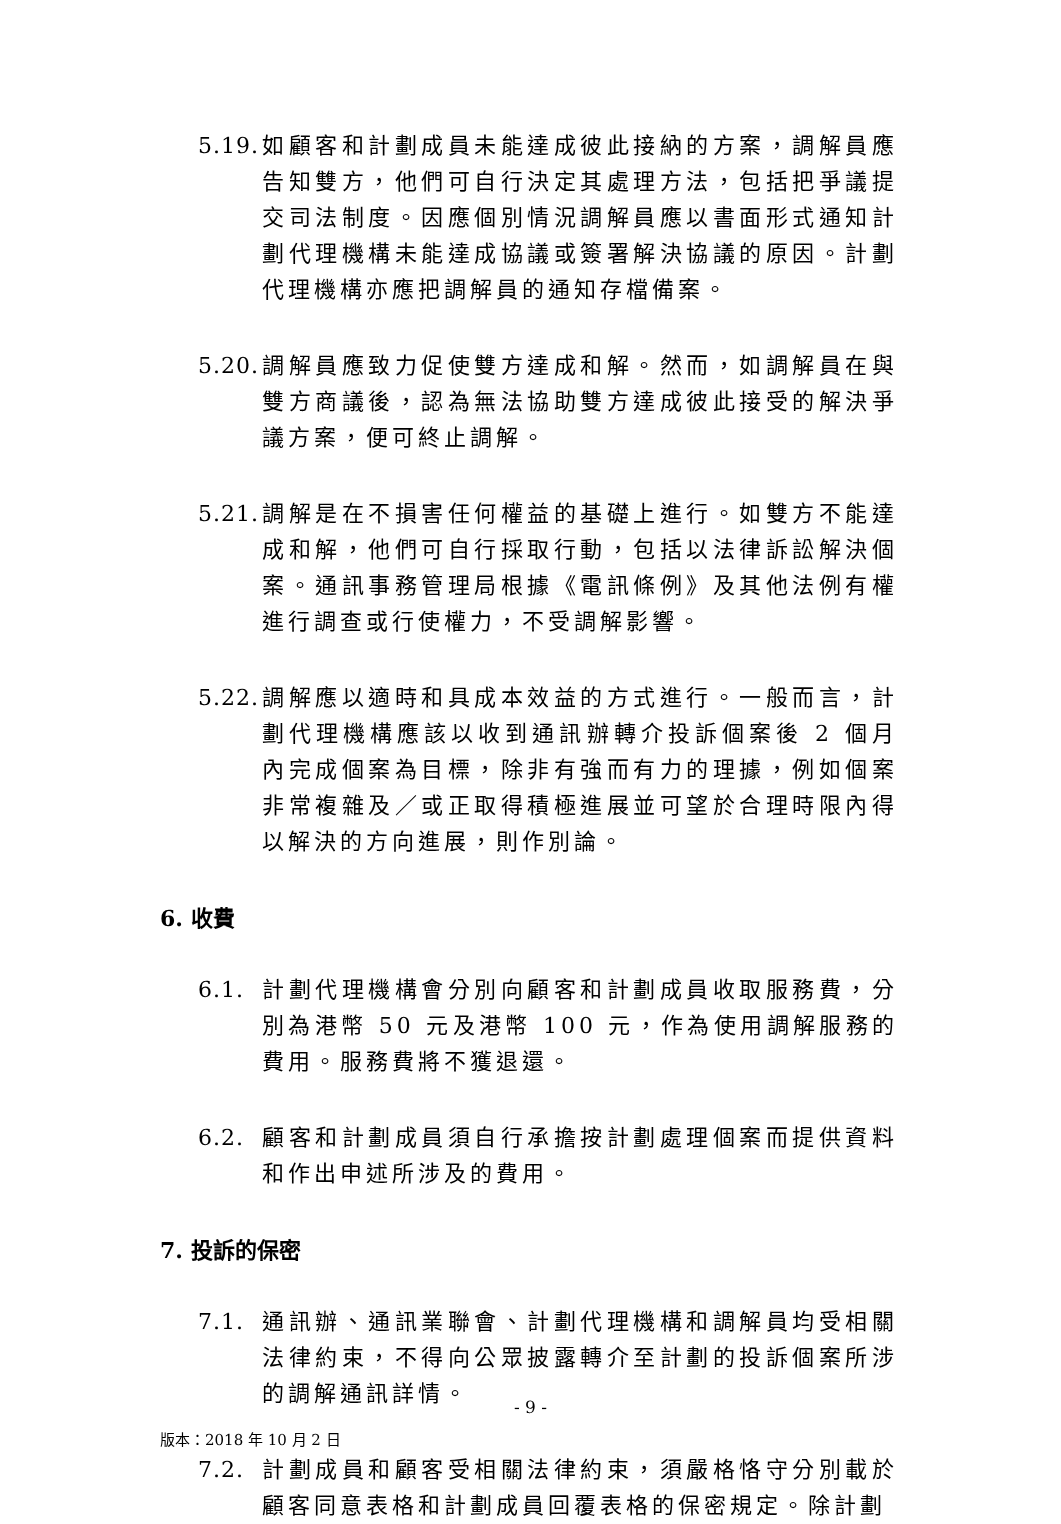5.19.
如顧客和計劃成員未能達成彼此接納的方案，調解員應告知雙方，他們可自行決定其處理方法，包括把爭議提交司法制度。因應個別情況調解員應以書面形式通知計劃代理機構未能達成協議或簽署解決協議的原因。計劃代理機構亦應把調解員的通知存檔備案。
5.20.
調解員應致力促使雙方達成和解。然而，如調解員在與雙方商議後，認為無法協助雙方達成彼此接受的解決爭議方案，便可終止調解。
5.21.
調解是在不損害任何權益的基礎上進行。如雙方不能達成和解，他們可自行採取行動，包括以法律訴訟解決個案。通訊事務管理局根據《電訊條例》及其他法例有權進行調查或行使權力，不受調解影響。
5.22.
調解應以適時和具成本效益的方式進行。一般而言，計劃代理機構應該以收到通訊辦轉介投訴個案後 2 個月內完成個案為目標，除非有強而有力的理據，例如個案非常複雜及／或正取得積極進展並可望於合理時限內得以解決的方向進展，則作別論。
6. 收費
6.1.
計劃代理機構會分別向顧客和計劃成員收取服務費，分別為港幣 50 元及港幣 100 元，作為使用調解服務的費用。服務費將不獲退還。
6.2.
顧客和計劃成員須自行承擔按計劃處理個案而提供資料和作出申述所涉及的費用。
7. 投訴的保密
7.1.
通訊辦、通訊業聯會、計劃代理機構和調解員均受相關法律約束，不得向公眾披露轉介至計劃的投訴個案所涉的調解通訊詳情。
7.2.
計劃成員和顧客受相關法律約束，須嚴格恪守分別載於顧客同意表格和計劃成員回覆表格的保密規定。除計劃
- 9 -
版本：2018 年 10 月 2 日